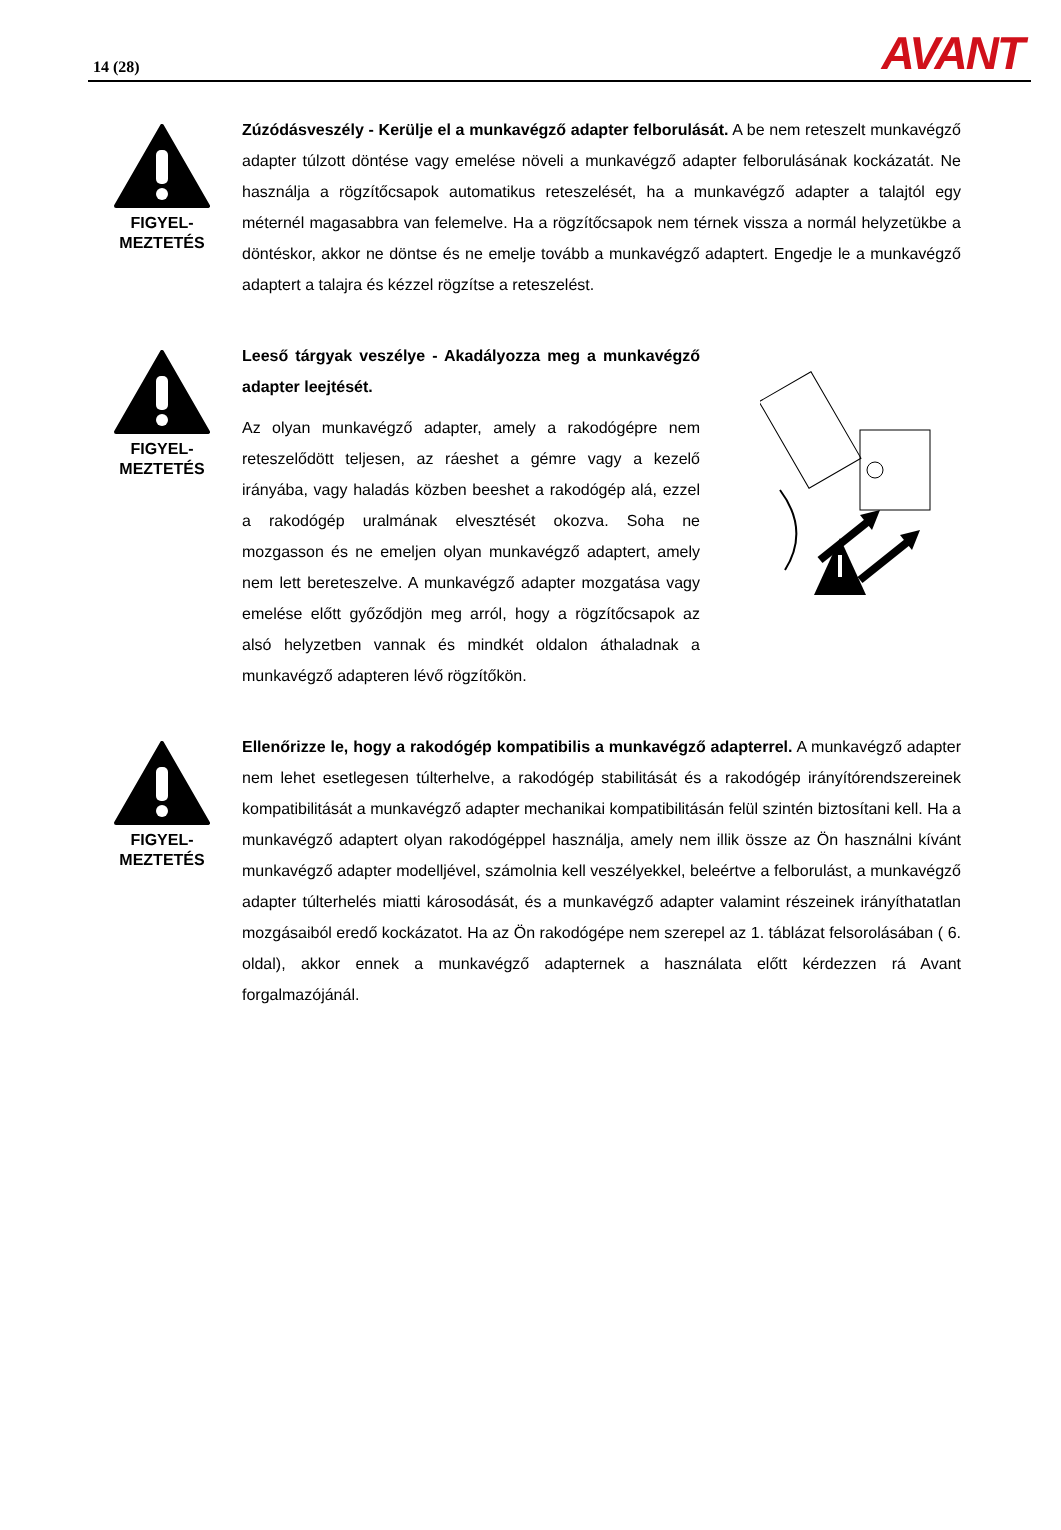14 (28) AVANT
FIGYEL-
MEZTETÉS
Zúzódásveszély - Kerülje el a munkavégző adapter felborulását. A be nem reteszelt munkavégző adapter túlzott döntése vagy emelése növeli a munkavégző adapter felborulásának kockázatát. Ne használja a rögzítőcsapok automatikus reteszelését, ha a munkavégző adapter a talajtól egy méternél magasabbra van felemelve. Ha a rögzítőcsapok nem térnek vissza a normál helyzetükbe a döntéskor, akkor ne döntse és ne emelje tovább a munkavégző adaptert. Engedje le a munkavégző adaptert a talajra és kézzel rögzítse a reteszelést.
FIGYEL-
MEZTETÉS
Leeső tárgyak veszélye - Akadályozza meg a munkavégző adapter leejtését.
Az olyan munkavégző adapter, amely a rakodógépre nem reteszelődött teljesen, az ráeshet a gémre vagy a kezelő irányába, vagy haladás közben beeshet a rakodógép alá, ezzel a rakodógép uralmának elvesztését okozva. Soha ne mozgasson és ne emeljen olyan munkavégző adaptert, amely nem lett bereteszelve. A munkavégző adapter mozgatása vagy emelése előtt győződjön meg arról, hogy a rögzítőcsapok az alsó helyzetben vannak és mindkét oldalon áthaladnak a munkavégző adapteren lévő rögzítőkön.
FIGYEL-
MEZTETÉS
Ellenőrizze le, hogy a rakodógép kompatibilis a munkavégző adapterrel. A munkavégző adapter nem lehet esetlegesen túlterhelve, a rakodógép stabilitását és a rakodógép irányítórendszereinek kompatibilitását a munkavégző adapter mechanikai kompatibilitásán felül szintén biztosítani kell. Ha a munkavégző adaptert olyan rakodógéppel használja, amely nem illik össze az Ön használni kívánt munkavégző adapter modelljével, számolnia kell veszélyekkel, beleértve a felborulást, a munkavégző adapter túlterhelés miatti károsodását, és a munkavégző adapter valamint részeinek irányíthatatlan mozgásaiból eredő kockázatot. Ha az Ön rakodógépe nem szerepel az 1. táblázat felsorolásában ( 6. oldal), akkor ennek a munkavégző adapternek a használata előtt kérdezzen rá Avant forgalmazójánál.